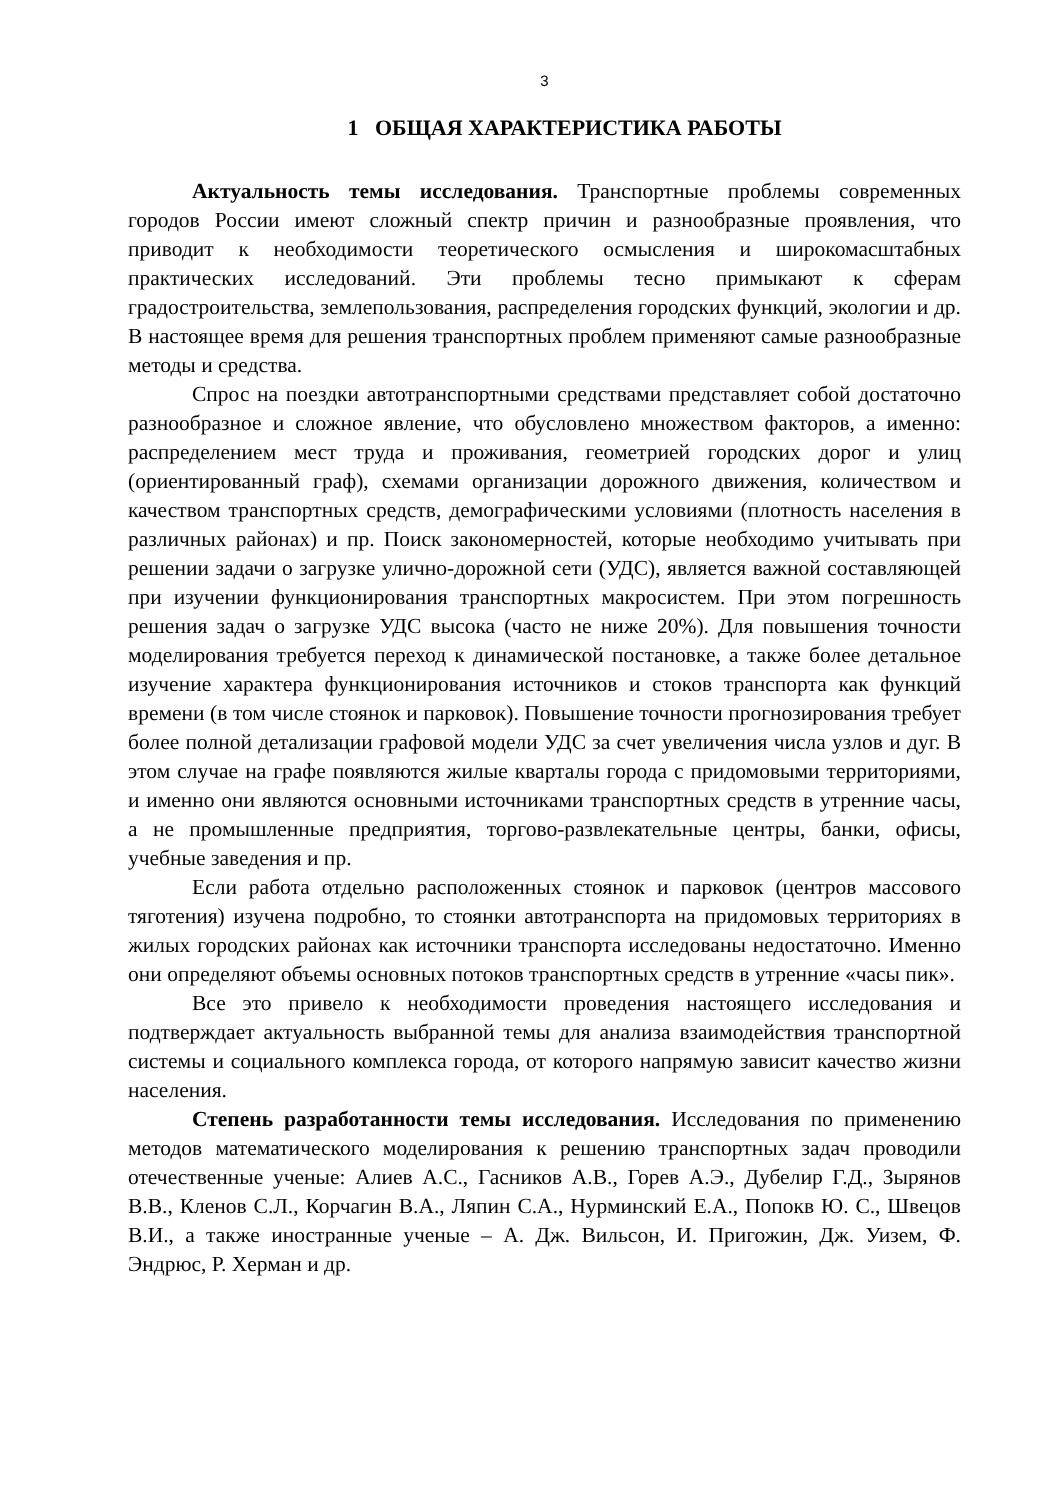3
1 ОБЩАЯ ХАРАКТЕРИСТИКА РАБОТЫ
Актуальность темы исследования. Транспортные проблемы современных городов России имеют сложный спектр причин и разнообразные проявления, что приводит к необходимости теоретического осмысления и широкомасштабных практических исследований. Эти проблемы тесно примыкают к сферам градостроительства, землепользования, распределения городских функций, экологии и др. В настоящее время для решения транспортных проблем применяют самые разнообразные методы и средства.
Спрос на поездки автотранспортными средствами представляет собой достаточно разнообразное и сложное явление, что обусловлено множеством факторов, а именно: распределением мест труда и проживания, геометрией городских дорог и улиц (ориентированный граф), схемами организации дорожного движения, количеством и качеством транспортных средств, демографическими условиями (плотность населения в различных районах) и пр. Поиск закономерностей, которые необходимо учитывать при решении задачи о загрузке улично-дорожной сети (УДС), является важной составляющей при изучении функционирования транспортных макросистем. При этом погрешность решения задач о загрузке УДС высока (часто не ниже 20%). Для повышения точности моделирования требуется переход к динамической постановке, а также более детальное изучение характера функционирования источников и стоков транспорта как функций времени (в том числе стоянок и парковок). Повышение точности прогнозирования требует более полной детализации графовой модели УДС за счет увеличения числа узлов и дуг. В этом случае на графе появляются жилые кварталы города с придомовыми территориями, и именно они являются основными источниками транспортных средств в утренние часы, а не промышленные предприятия, торгово-развлекательные центры, банки, офисы, учебные заведения и пр.
Если работа отдельно расположенных стоянок и парковок (центров массового тяготения) изучена подробно, то стоянки автотранспорта на придомовых территориях в жилых городских районах как источники транспорта исследованы недостаточно. Именно они определяют объемы основных потоков транспортных средств в утренние «часы пик».
Все это привело к необходимости проведения настоящего исследования и подтверждает актуальность выбранной темы для анализа взаимодействия транспортной системы и социального комплекса города, от которого напрямую зависит качество жизни населения.
Степень разработанности темы исследования. Исследования по применению методов математического моделирования к решению транспортных задач проводили отечественные ученые: Алиев А.С., Гасников А.В., Горев А.Э., Дубелир Г.Д., Зырянов В.В., Кленов С.Л., Корчагин В.А., Ляпин С.А., Нурминский Е.А., Попокв Ю. С., Швецов В.И., а также иностранные ученые – А. Дж. Вильсон, И. Пригожин, Дж. Уизем, Ф. Эндрюс, Р. Херман и др.